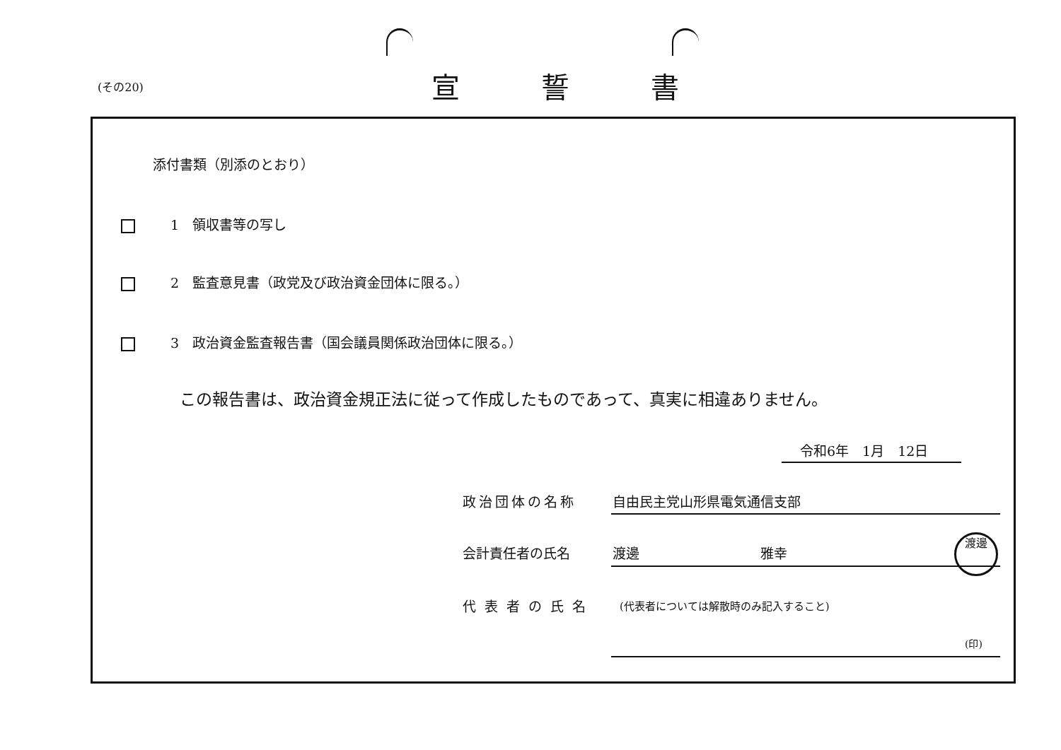(その20) 宣誓書
添付書類（別添のとおり）
1　領収書等の写し
2　監査意見書（政党及び政治資金団体に限る。）
3　政治資金監査報告書（国会議員関係政治団体に限る。）
この報告書は、政治資金規正法に従って作成したものであって、真実に相違ありません。
令和6年　1月　12日
政治団体の名称 自由民主党山形県電気通信支部
会計責任者の氏名 渡邊　　　　　　　　　雅幸
渡邊
代表者の氏名
(代表者については解散時のみ記入すること)
(印)